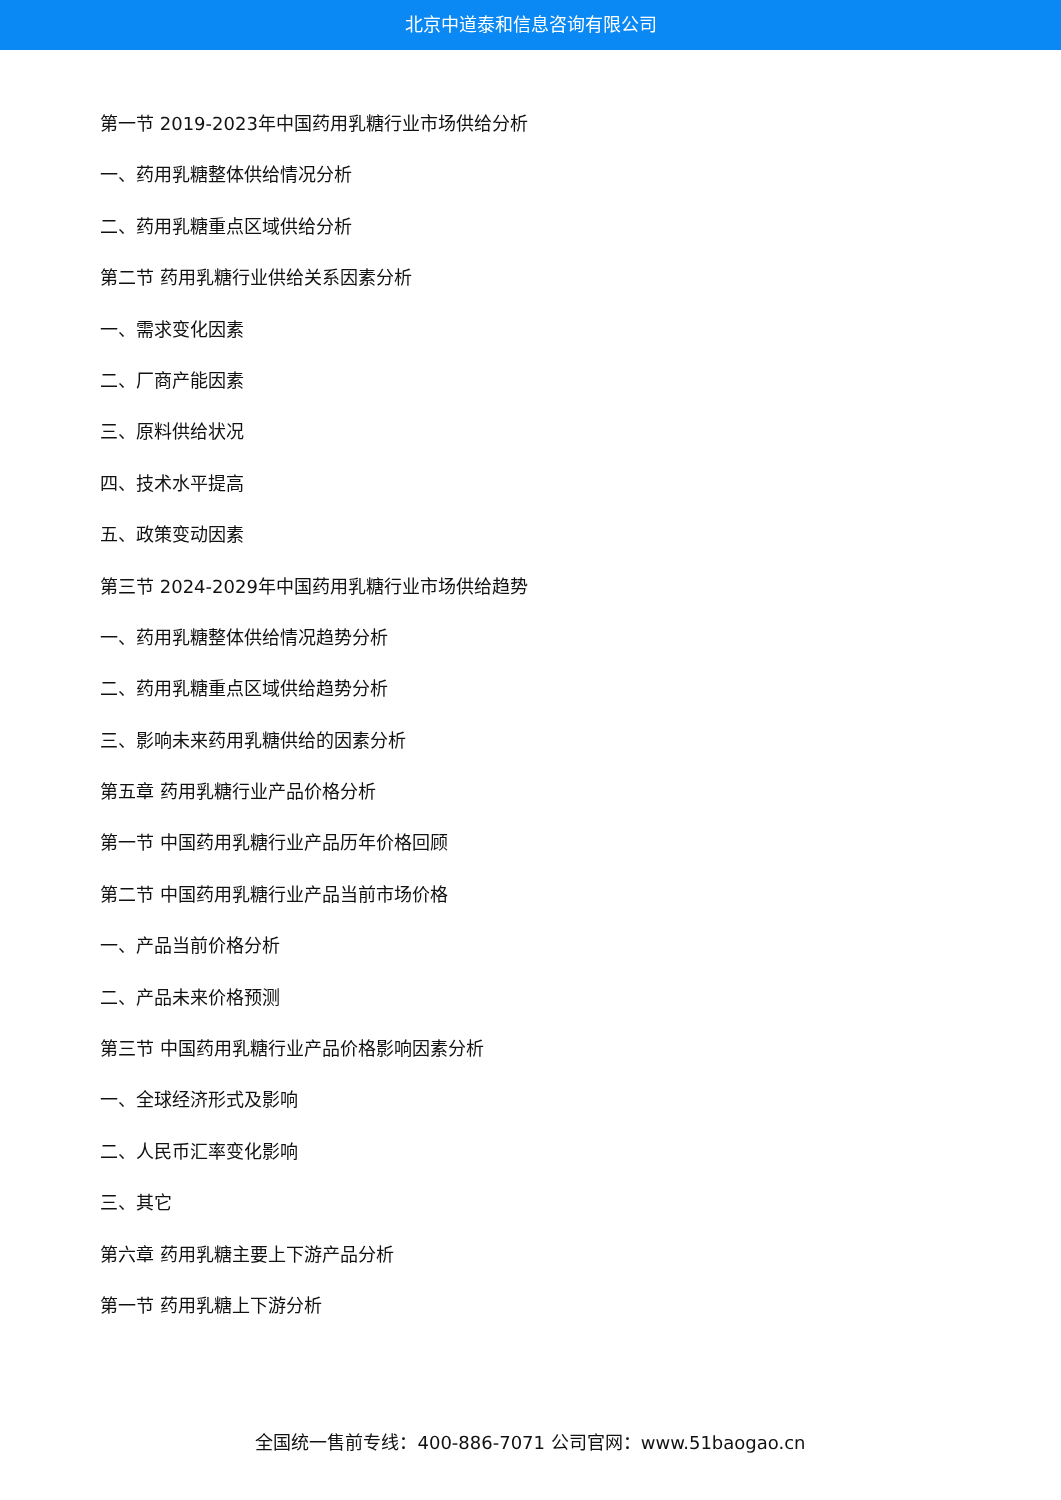北京中道泰和信息咨询有限公司
第一节 2019-2023年中国药用乳糖行业市场供给分析
一、药用乳糖整体供给情况分析
二、药用乳糖重点区域供给分析
第二节 药用乳糖行业供给关系因素分析
一、需求变化因素
二、厂商产能因素
三、原料供给状况
四、技术水平提高
五、政策变动因素
第三节 2024-2029年中国药用乳糖行业市场供给趋势
一、药用乳糖整体供给情况趋势分析
二、药用乳糖重点区域供给趋势分析
三、影响未来药用乳糖供给的因素分析
第五章 药用乳糖行业产品价格分析
第一节 中国药用乳糖行业产品历年价格回顾
第二节 中国药用乳糖行业产品当前市场价格
一、产品当前价格分析
二、产品未来价格预测
第三节 中国药用乳糖行业产品价格影响因素分析
一、全球经济形式及影响
二、人民币汇率变化影响
三、其它
第六章 药用乳糖主要上下游产品分析
第一节 药用乳糖上下游分析
全国统一售前专线：400-886-7071 公司官网：www.51baogao.cn